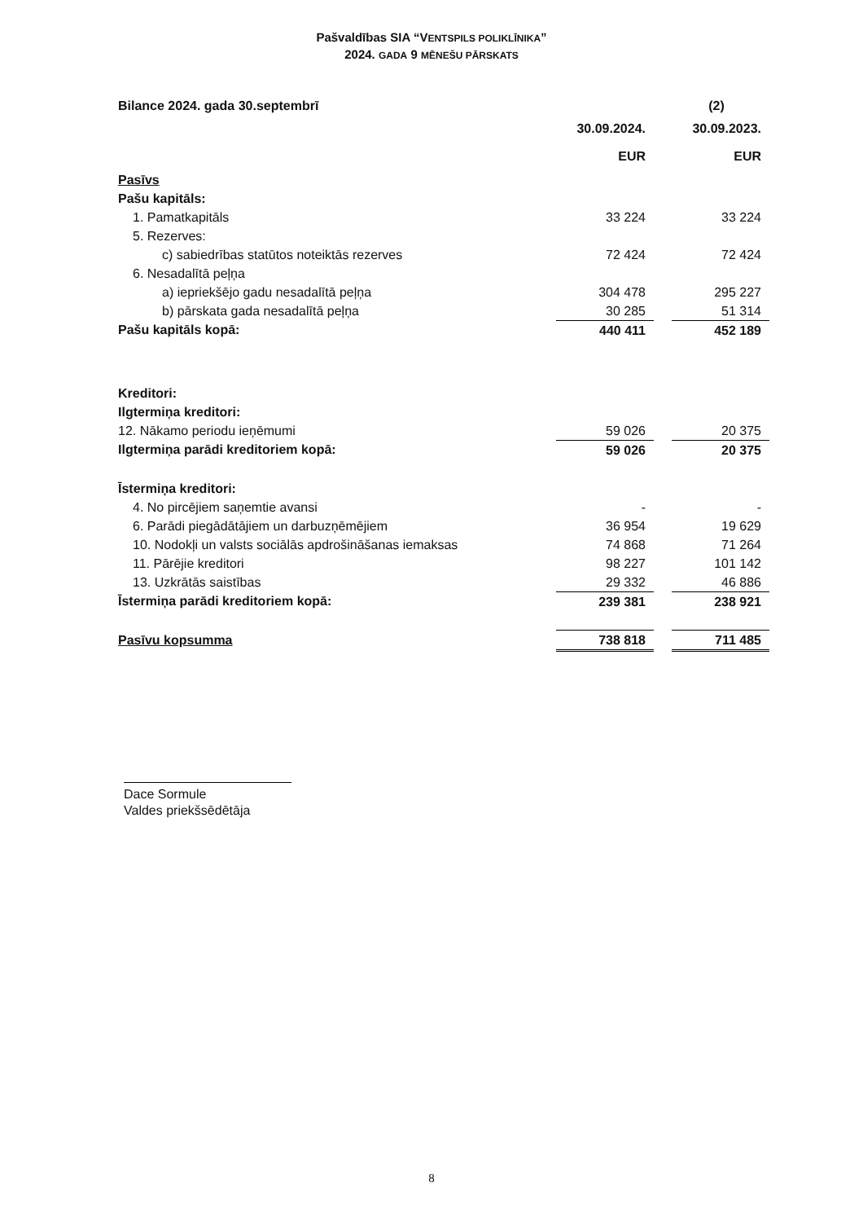Pašvaldības SIA “VENTSPILS POLIKLĪNIKA”
2024. GADA 9 MĒNEŠU PĀRSKATS
| Bilance 2024. gada 30.septembrī | | | (2) |
| | 30.09.2024. | | 30.09.2023. |
| | EUR | | EUR |
| Pasīvs | | | |
| Pašu kapitāls: | | | |
| 1. Pamatkapitāls | 33 224 | | 33 224 |
| 5. Rezerves: | | | |
| c) sabiedrības statūtos noteiktās rezerves | 72 424 | | 72 424 |
| 6. Nesadalītā peļņa | | | |
| a) iepriekšējo gadu nesadalītā peļņa | 304 478 | | 295 227 |
| b) pārskata gada nesadalītā peļņa | 30 285 | | 51 314 |
| Pašu kapitāls kopā: | 440 411 | | 452 189 |
| Kreditori: | | | |
| Ilgtermiņa kreditori: | | | |
| 12. Nākamo periodu ieņēmumi | 59 026 | | 20 375 |
| Ilgtermiņa parādi kreditoriem kopā: | 59 026 | | 20 375 |
| Īstermiņa kreditori: | | | |
| 4. No pircējiem saņemtie avansi | - | | - |
| 6. Parādi piegādātājiem un darbuzņēmējiem | 36 954 | | 19 629 |
| 10. Nodokļi un valsts sociālās apdrošināšanas iemaksas | 74 868 | | 71 264 |
| 11. Pārējie kreditori | 98 227 | | 101 142 |
| 13. Uzkrātās saistības | 29 332 | | 46 886 |
| Īstermiņa parādi kreditoriem kopā: | 239 381 | | 238 921 |
| Pasīvu kopsumma | 738 818 | | 711 485 |
Dace Sormule
Valdes priekšsēdētāja
8